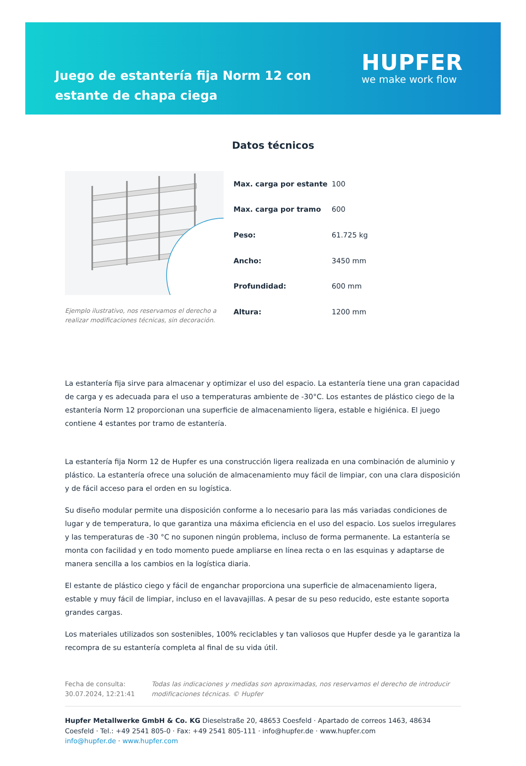Juego de estantería fija Norm 12 con estante de chapa ciega
HUPFER
we make work flow
Datos técnicos
Ejemplo ilustrativo, nos reservamos el derecho a realizar modificaciones técnicas, sin decoración.
| Max. carga por estante | 100 |
| Max. carga por tramo | 600 |
| Peso: | 61.725 kg |
| Ancho: | 3450 mm |
| Profundidad: | 600 mm |
| Altura: | 1200 mm |
La estantería fija sirve para almacenar y optimizar el uso del espacio. La estantería tiene una gran capacidad de carga y es adecuada para el uso a temperaturas ambiente de -30°C. Los estantes de plástico ciego de la estantería Norm 12 proporcionan una superficie de almacenamiento ligera, estable e higiénica. El juego contiene 4 estantes por tramo de estantería.
La estantería fija Norm 12 de Hupfer es una construcción ligera realizada en una combinación de aluminio y plástico. La estantería ofrece una solución de almacenamiento muy fácil de limpiar, con una clara disposición y de fácil acceso para el orden en su logística.
Su diseño modular permite una disposición conforme a lo necesario para las más variadas condiciones de lugar y de temperatura, lo que garantiza una máxima eficiencia en el uso del espacio. Los suelos irregulares y las temperaturas de -30 °C no suponen ningún problema, incluso de forma permanente. La estantería se monta con facilidad y en todo momento puede ampliarse en línea recta o en las esquinas y adaptarse de manera sencilla a los cambios en la logística diaria.
El estante de plástico ciego y fácil de enganchar proporciona una superficie de almacenamiento ligera, estable y muy fácil de limpiar, incluso en el lavavajillas. A pesar de su peso reducido, este estante soporta grandes cargas.
Los materiales utilizados son sostenibles, 100% reciclables y tan valiosos que Hupfer desde ya le garantiza la recompra de su estantería completa al final de su vida útil.
Fecha de consulta: 30.07.2024, 12:21:41
Todas las indicaciones y medidas son aproximadas, nos reservamos el derecho de introducir modificaciones técnicas. © Hupfer
Hupfer Metallwerke GmbH & Co. KG Dieselstraße 20, 48653 Coesfeld · Apartado de correos 1463, 48634 Coesfeld · Tel.: +49 2541 805-0 · Fax: +49 2541 805-111 · info@hupfer.de · www.hupfer.com
info@hupfer.de · www.hupfer.com